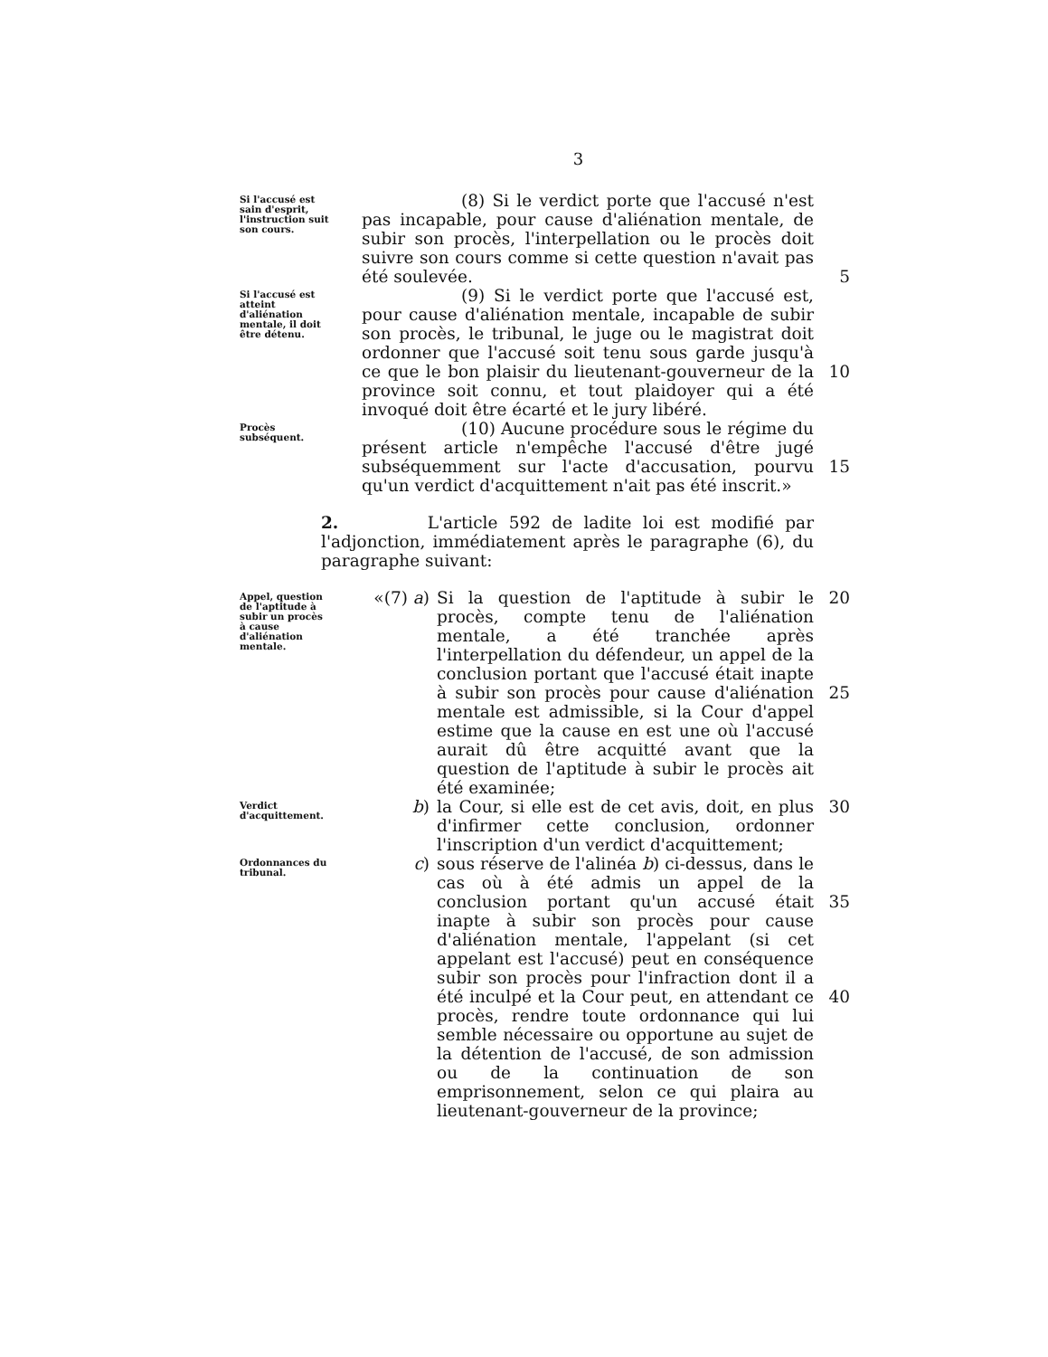3
Si l'accusé est sain d'esprit, l'instruction suit son cours.
(8) Si le verdict porte que l'accusé n'est pas incapable, pour cause d'aliénation mentale, de subir son procès, l'interpellation ou le procès doit suivre son cours comme si cette question n'avait pas été soulevée.
5
Si l'accusé est atteint d'aliénation mentale, il doit être détenu.
(9) Si le verdict porte que l'accusé est, pour cause d'aliénation mentale, incapable de subir son procès, le tribunal, le juge ou le magistrat doit ordonner que l'accusé soit tenu sous garde jusqu'à ce que le bon plaisir du lieutenant-gouverneur de la province soit connu, et tout plaidoyer qui a été invoqué doit être écarté et le jury libéré.
10
Procès subséquent.
(10) Aucune procédure sous le régime du présent article n'empêche l'accusé d'être jugé subséquemment sur l'acte d'accusation, pourvu qu'un verdict d'acquittement n'ait pas été inscrit.»
15
2. L'article 592 de ladite loi est modifié par l'adjonction, immédiatement après le paragraphe (6), du paragraphe suivant:
Appel, question de l'aptitude à subir un procès à cause d'aliénation mentale.
«(7) a)
Si la question de l'aptitude à subir le procès, compte tenu de l'aliénation mentale, a été tranchée après l'interpellation du défendeur, un appel de la conclusion portant que l'accusé était inapte à subir son procès pour cause d'aliénation mentale est admissible, si la Cour d'appel estime que la cause en est une où l'accusé aurait dû être acquitté avant que la question de l'aptitude à subir le procès ait été examinée;
20
25
Verdict d'acquittement.
b) la Cour, si elle est de cet avis, doit, en plus d'infirmer cette conclusion, ordonner l'inscription d'un verdict d'acquittement;
30
Ordonnances du tribunal.
c) sous réserve de l'alinéa b) ci-dessus, dans le cas où à été admis un appel de la conclusion portant qu'un accusé était inapte à subir son procès pour cause d'aliénation mentale, l'appelant (si cet appelant est l'accusé) peut en conséquence subir son procès pour l'infraction dont il a été inculpé et la Cour peut, en attendant ce procès, rendre toute ordonnance qui lui semble nécessaire ou opportune au sujet de la détention de l'accusé, de son admission ou de la continuation de son emprisonnement, selon ce qui plaira au lieutenant-gouverneur de la province;
35
40